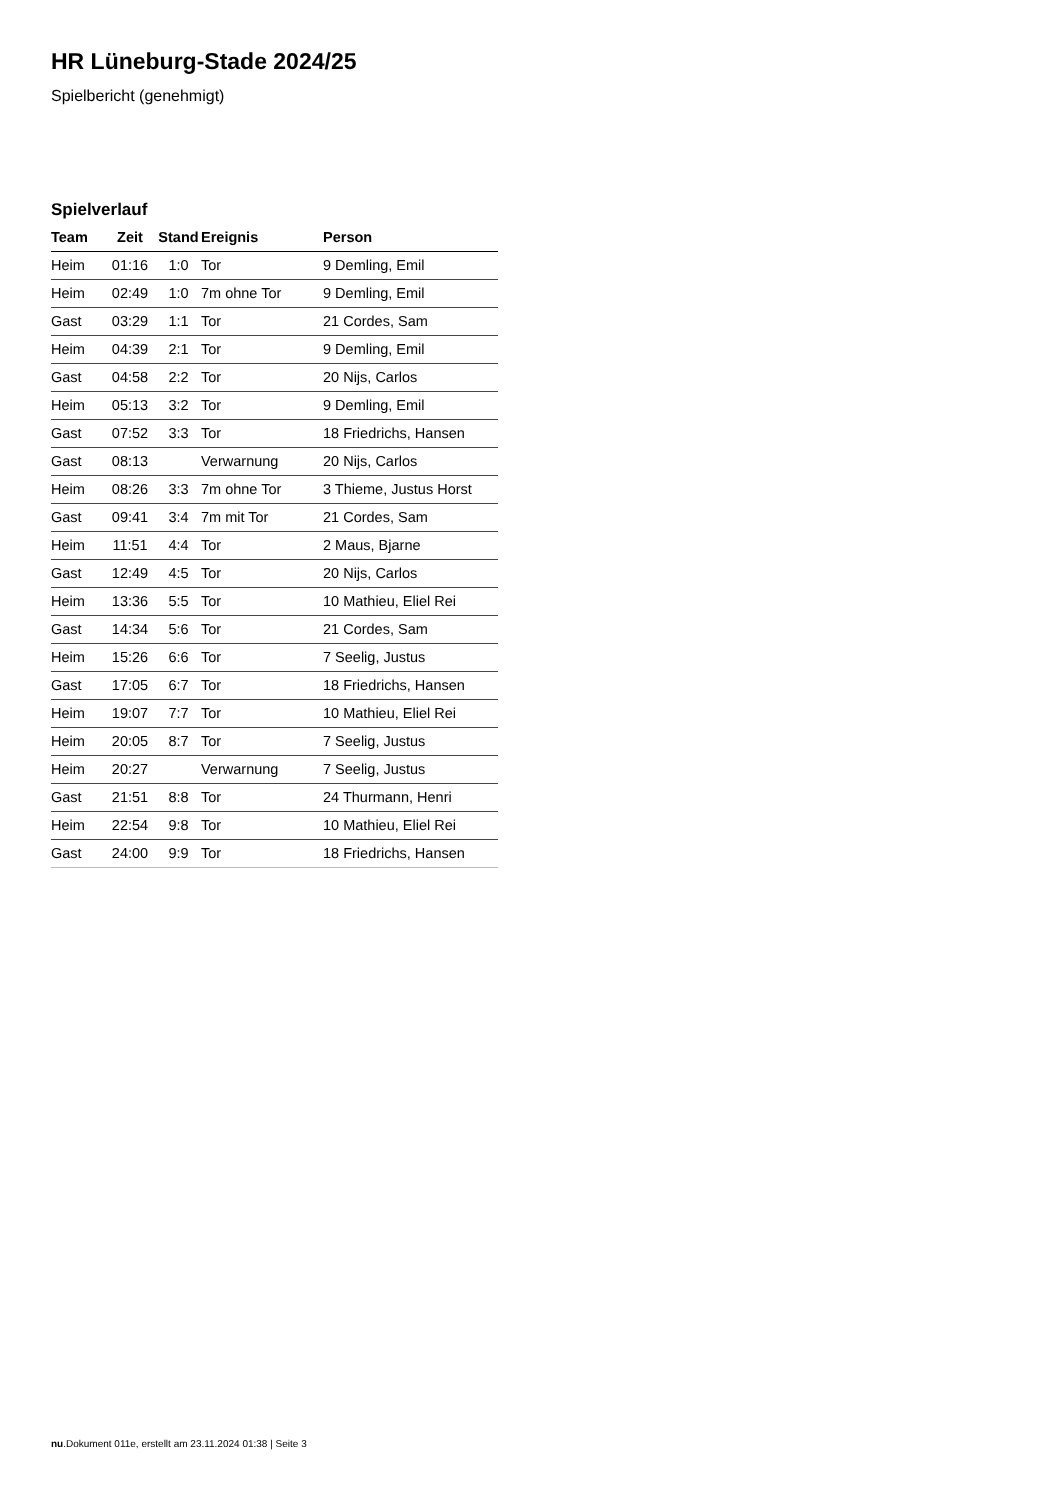HR Lüneburg-Stade 2024/25
Spielbericht (genehmigt)
Spielverlauf
| Team | Zeit | Stand | Ereignis | Person |
| --- | --- | --- | --- | --- |
| Heim | 01:16 | 1:0 | Tor | 9 Demling, Emil |
| Heim | 02:49 | 1:0 | 7m ohne Tor | 9 Demling, Emil |
| Gast | 03:29 | 1:1 | Tor | 21 Cordes, Sam |
| Heim | 04:39 | 2:1 | Tor | 9 Demling, Emil |
| Gast | 04:58 | 2:2 | Tor | 20 Nijs, Carlos |
| Heim | 05:13 | 3:2 | Tor | 9 Demling, Emil |
| Gast | 07:52 | 3:3 | Tor | 18 Friedrichs, Hansen |
| Gast | 08:13 | | Verwarnung | 20 Nijs, Carlos |
| Heim | 08:26 | 3:3 | 7m ohne Tor | 3 Thieme, Justus Horst |
| Gast | 09:41 | 3:4 | 7m mit Tor | 21 Cordes, Sam |
| Heim | 11:51 | 4:4 | Tor | 2 Maus, Bjarne |
| Gast | 12:49 | 4:5 | Tor | 20 Nijs, Carlos |
| Heim | 13:36 | 5:5 | Tor | 10 Mathieu, Eliel Rei |
| Gast | 14:34 | 5:6 | Tor | 21 Cordes, Sam |
| Heim | 15:26 | 6:6 | Tor | 7 Seelig, Justus |
| Gast | 17:05 | 6:7 | Tor | 18 Friedrichs, Hansen |
| Heim | 19:07 | 7:7 | Tor | 10 Mathieu, Eliel Rei |
| Heim | 20:05 | 8:7 | Tor | 7 Seelig, Justus |
| Heim | 20:27 | | Verwarnung | 7 Seelig, Justus |
| Gast | 21:51 | 8:8 | Tor | 24 Thurmann, Henri |
| Heim | 22:54 | 9:8 | Tor | 10 Mathieu, Eliel Rei |
| Gast | 24:00 | 9:9 | Tor | 18 Friedrichs, Hansen |
nu.Dokument 011e, erstellt am 23.11.2024 01:38 | Seite 3